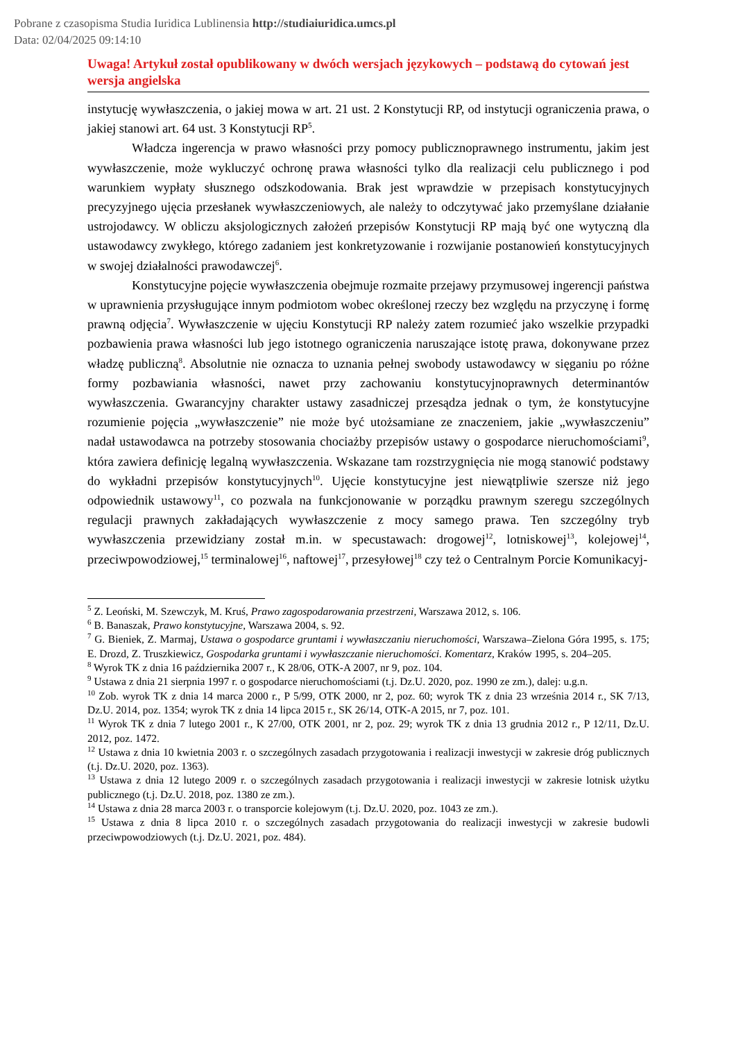Pobrane z czasopisma Studia Iuridica Lublinensia http://studiaiuridica.umcs.pl
Data: 02/04/2025 09:14:10
Uwaga! Artykuł został opublikowany w dwóch wersjach językowych – podstawą do cytowań jest wersja angielska
instytucję wywłaszczenia, o jakiej mowa w art. 21 ust. 2 Konstytucji RP, od instytucji ograniczenia prawa, o jakiej stanowi art. 64 ust. 3 Konstytucji RP<sup>5</sup>.
Władcza ingerencja w prawo własności przy pomocy publicznoprawnego instrumentu, jakim jest wywłaszczenie, może wykluczyć ochronę prawa własności tylko dla realizacji celu publicznego i pod warunkiem wypłaty słusznego odszkodowania. Brak jest wprawdzie w przepisach konstytucyjnych precyzyjnego ujęcia przesłanek wywłaszczeniowych, ale należy to odczytywać jako przemyślane działanie ustrojodawcy. W obliczu aksjologicznych założeń przepisów Konstytucji RP mają być one wytyczną dla ustawodawcy zwykłego, którego zadaniem jest konkretyzowanie i rozwijanie postanowień konstytucyjnych w swojej działalności prawodawczej<sup>6</sup>.
Konstytucyjne pojęcie wywłaszczenia obejmuje rozmaite przejawy przymusowej ingerencji państwa w uprawnienia przysługujące innym podmiotom wobec określonej rzeczy bez względu na przyczynę i formę prawną odjęcia<sup>7</sup>. Wywłaszczenie w ujęciu Konstytucji RP należy zatem rozumieć jako wszelkie przypadki pozbawienia prawa własności lub jego istotnego ograniczenia naruszające istotę prawa, dokonywane przez władzę publiczną<sup>8</sup>. Absolutnie nie oznacza to uznania pełnej swobody ustawodawcy w sięganiu po różne formy pozbawiania własności, nawet przy zachowaniu konstytucyjnoprawnych determinantów wywłaszczenia. Gwarancyjny charakter ustawy zasadniczej przesądza jednak o tym, że konstytucyjne rozumienie pojęcia „wywłaszczenie” nie może być utożsamiane ze znaczeniem, jakie „wywłaszczeniu” nadał ustawodawca na potrzeby stosowania chociażby przepisów ustawy o gospodarce nieruchomościami<sup>9</sup>, która zawiera definicję legalną wywłaszczenia. Wskazane tam rozstrzygnięcia nie mogą stanowić podstawy do wykładni przepisów konstytucyjnych<sup>10</sup>. Ujęcie konstytucyjne jest niewątpliwie szersze niż jego odpowiednik ustawowy<sup>11</sup>, co pozwala na funkcjonowanie w porządku prawnym szeregu szczególnych regulacji prawnych zakładających wywłaszczenie z mocy samego prawa. Ten szczególny tryb wywłaszczenia przewidziany został m.in. w specustawach: drogowej<sup>12</sup>, lotniskowej<sup>13</sup>, kolejowej<sup>14</sup>, przeciwpowodziowej,<sup>15</sup> terminalowej<sup>16</sup>, naftowej<sup>17</sup>, przesyłowej<sup>18</sup> czy też o Centralnym Porcie Komunikacyj-
<sup>5</sup> Z. Leoński, M. Szewczyk, M. Kruś, Prawo zagospodarowania przestrzeni, Warszawa 2012, s. 106.
<sup>6</sup> B. Banaszak, Prawo konstytucyjne, Warszawa 2004, s. 92.
<sup>7</sup> G. Bieniek, Z. Marmaj, Ustawa o gospodarce gruntami i wywłaszczaniu nieruchomości, Warszawa–Zielona Góra 1995, s. 175; E. Drozd, Z. Truszkiewicz, Gospodarka gruntami i wywłaszczanie nieruchomości. Komentarz, Kraków 1995, s. 204–205.
<sup>8</sup> Wyrok TK z dnia 16 października 2007 r., K 28/06, OTK-A 2007, nr 9, poz. 104.
<sup>9</sup> Ustawa z dnia 21 sierpnia 1997 r. o gospodarce nieruchomościami (t.j. Dz.U. 2020, poz. 1990 ze zm.), dalej: u.g.n.
<sup>10</sup> Zob. wyrok TK z dnia 14 marca 2000 r., P 5/99, OTK 2000, nr 2, poz. 60; wyrok TK z dnia 23 września 2014 r., SK 7/13, Dz.U. 2014, poz. 1354; wyrok TK z dnia 14 lipca 2015 r., SK 26/14, OTK-A 2015, nr 7, poz. 101.
<sup>11</sup> Wyrok TK z dnia 7 lutego 2001 r., K 27/00, OTK 2001, nr 2, poz. 29; wyrok TK z dnia 13 grudnia 2012 r., P 12/11, Dz.U. 2012, poz. 1472.
<sup>12</sup> Ustawa z dnia 10 kwietnia 2003 r. o szczególnych zasadach przygotowania i realizacji inwestycji w zakresie dróg publicznych (t.j. Dz.U. 2020, poz. 1363).
<sup>13</sup> Ustawa z dnia 12 lutego 2009 r. o szczególnych zasadach przygotowania i realizacji inwestycji w zakresie lotnisk użytku publicznego (t.j. Dz.U. 2018, poz. 1380 ze zm.).
<sup>14</sup> Ustawa z dnia 28 marca 2003 r. o transporcie kolejowym (t.j. Dz.U. 2020, poz. 1043 ze zm.).
<sup>15</sup> Ustawa z dnia 8 lipca 2010 r. o szczególnych zasadach przygotowania do realizacji inwestycji w zakresie budowli przeciwpowodziowych (t.j. Dz.U. 2021, poz. 484).